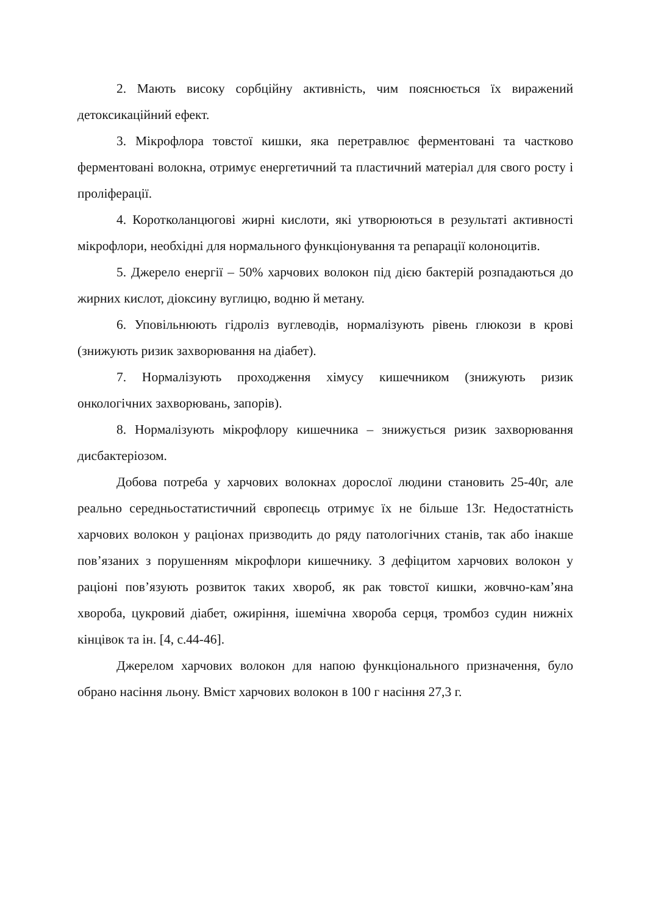2. Мають високу сорбційну активність, чим пояснюється їх виражений детоксикаційний ефект.
3. Мікрофлора товстої кишки, яка перетравлює ферментовані та частково ферментовані волокна, отримує енергетичний та пластичний матеріал для свого росту і проліферації.
4. Коротколанцюгові жирні кислоти, які утворюються в результаті активності мікрофлори, необхідні для нормального функціонування та репарації колоноцитів.
5. Джерело енергії – 50% харчових волокон під дією бактерій розпадаються до жирних кислот, діоксину вуглицю, водню й метану.
6. Уповільнюють гідроліз вуглеводів, нормалізують рівень глюкози в крові (знижують ризик захворювання на діабет).
7. Нормалізують проходження хімусу кишечником (знижують ризик онкологічних захворювань, запорів).
8. Нормалізують мікрофлору кишечника – знижується ризик захворювання дисбактеріозом.
Добова потреба у харчових волокнах дорослої людини становить 25-40г, але реально середньостатистичний європеєць отримує їх не більше 13г. Недостатність харчових волокон у раціонах призводить до ряду патологічних станів, так або інакше пов’язаних з порушенням мікрофлори кишечнику. З дефіцитом харчових волокон у раціоні пов’язують розвиток таких хвороб, як рак товстої кишки, жовчно-кам’яна хвороба, цукровий діабет, ожиріння, ішемічна хвороба серця, тромбоз судин нижніх кінцівок та ін. [4, с.44-46].
Джерелом харчових волокон для напою функціонального призначення, було обрано насіння льону. Вміст харчових волокон в 100 г насіння 27,3 г.